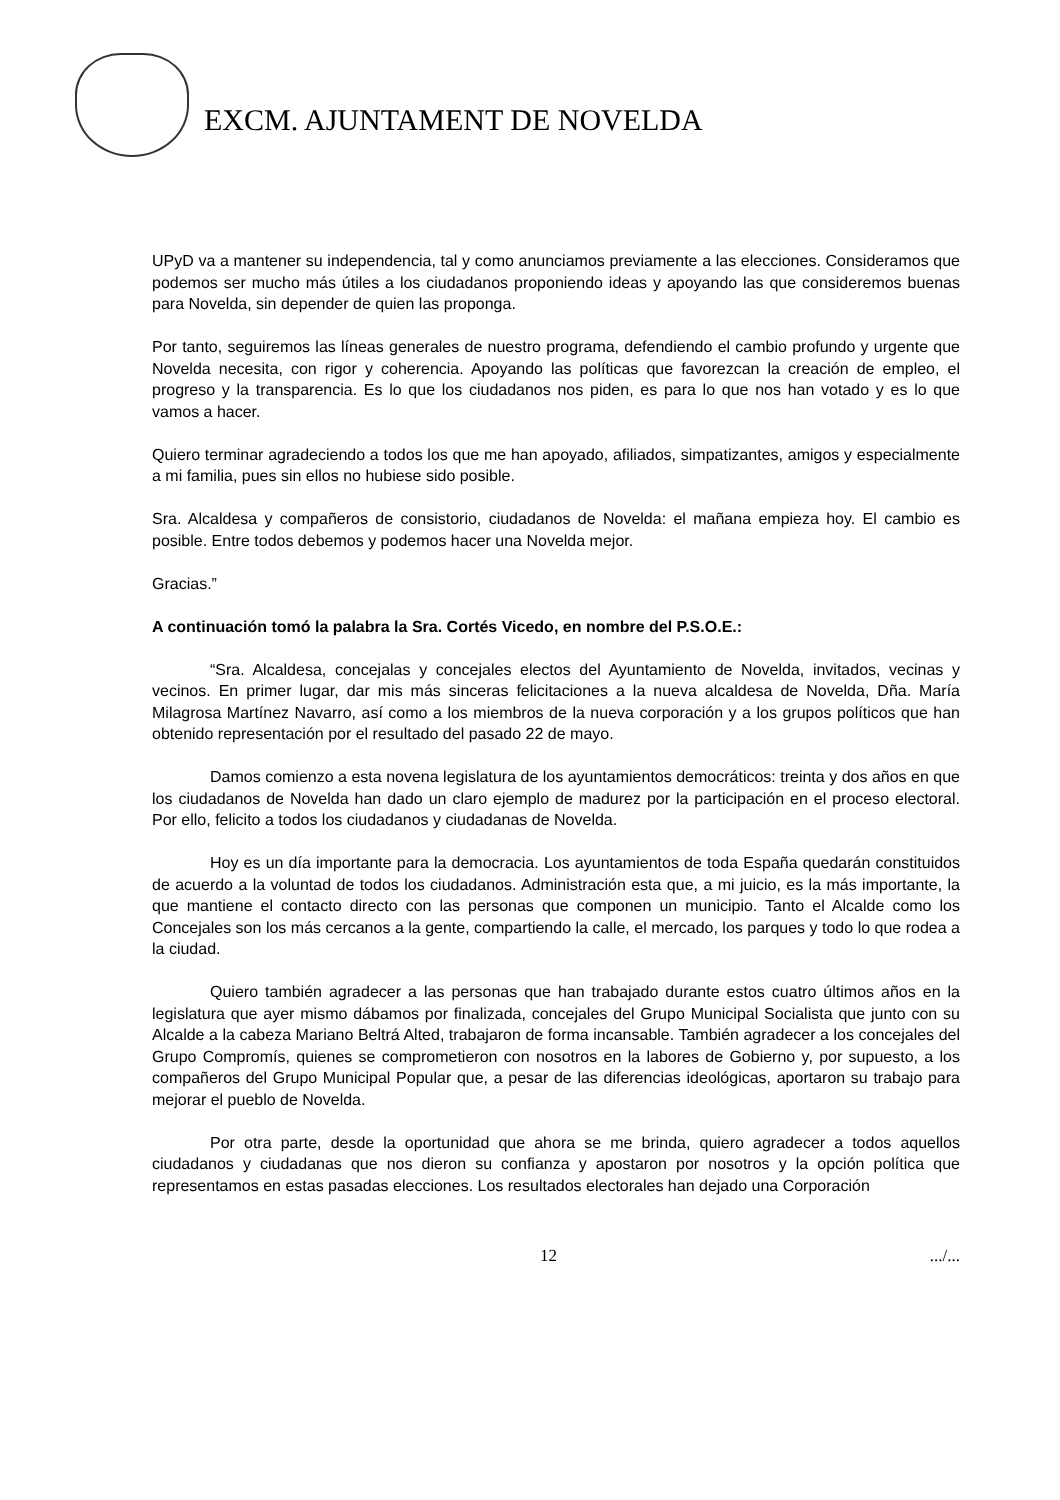EXCM. AJUNTAMENT DE NOVELDA
UPyD va a mantener su independencia, tal y como anunciamos previamente a las elecciones. Consideramos que podemos ser mucho más útiles a los ciudadanos proponiendo ideas y apoyando las que consideremos buenas para Novelda, sin depender de quien las proponga.
Por tanto, seguiremos las líneas generales de nuestro programa, defendiendo el cambio profundo y urgente que Novelda necesita, con rigor y coherencia. Apoyando las políticas que favorezcan la creación de empleo, el progreso y la transparencia. Es lo que los ciudadanos nos piden, es para lo que nos han votado y es lo que vamos a hacer.
Quiero terminar agradeciendo a todos los que me han apoyado, afiliados, simpatizantes, amigos y especialmente a mi familia, pues sin ellos no hubiese sido posible.
Sra. Alcaldesa y compañeros de consistorio, ciudadanos de Novelda: el mañana empieza hoy. El cambio es posible. Entre todos debemos y podemos hacer una Novelda mejor.
Gracias.”
A continuación tomó la palabra la Sra. Cortés Vicedo, en nombre del P.S.O.E.:
“Sra. Alcaldesa, concejalas y concejales electos del Ayuntamiento de Novelda, invitados, vecinas y vecinos. En primer lugar, dar mis más sinceras felicitaciones a la nueva alcaldesa de Novelda, Dña. María Milagrosa Martínez Navarro, así como a los miembros de la nueva corporación y a los grupos políticos que han obtenido representación por el resultado del pasado 22 de mayo.
Damos comienzo a esta novena legislatura de los ayuntamientos democráticos: treinta y dos años en que los ciudadanos de Novelda han dado un claro ejemplo de madurez por la participación en el proceso electoral. Por ello, felicito a todos los ciudadanos y ciudadanas de Novelda.
Hoy es un día importante para la democracia. Los ayuntamientos de toda España quedarán constituidos de acuerdo a la voluntad de todos los ciudadanos. Administración esta que, a mi juicio, es la más importante, la que mantiene el contacto directo con las personas que componen un municipio. Tanto el Alcalde como los Concejales son los más cercanos a la gente, compartiendo la calle, el mercado, los parques y todo lo que rodea a la ciudad.
Quiero también agradecer a las personas que han trabajado durante estos cuatro últimos años en la legislatura que ayer mismo dábamos por finalizada, concejales del Grupo Municipal Socialista que junto con su Alcalde a la cabeza Mariano Beltrá Alted, trabajaron de forma incansable. También agradecer a los concejales del Grupo Compromís, quienes se comprometieron con nosotros en la labores de Gobierno y, por supuesto, a los compañeros del Grupo Municipal Popular que, a pesar de las diferencias ideológicas, aportaron su trabajo para mejorar el pueblo de Novelda.
Por otra parte, desde la oportunidad que ahora se me brinda, quiero agradecer a todos aquellos ciudadanos y ciudadanas que nos dieron su confianza y apostaron por nosotros y la opción política que representamos en estas pasadas elecciones. Los resultados electorales han dejado una Corporación
12 .../...